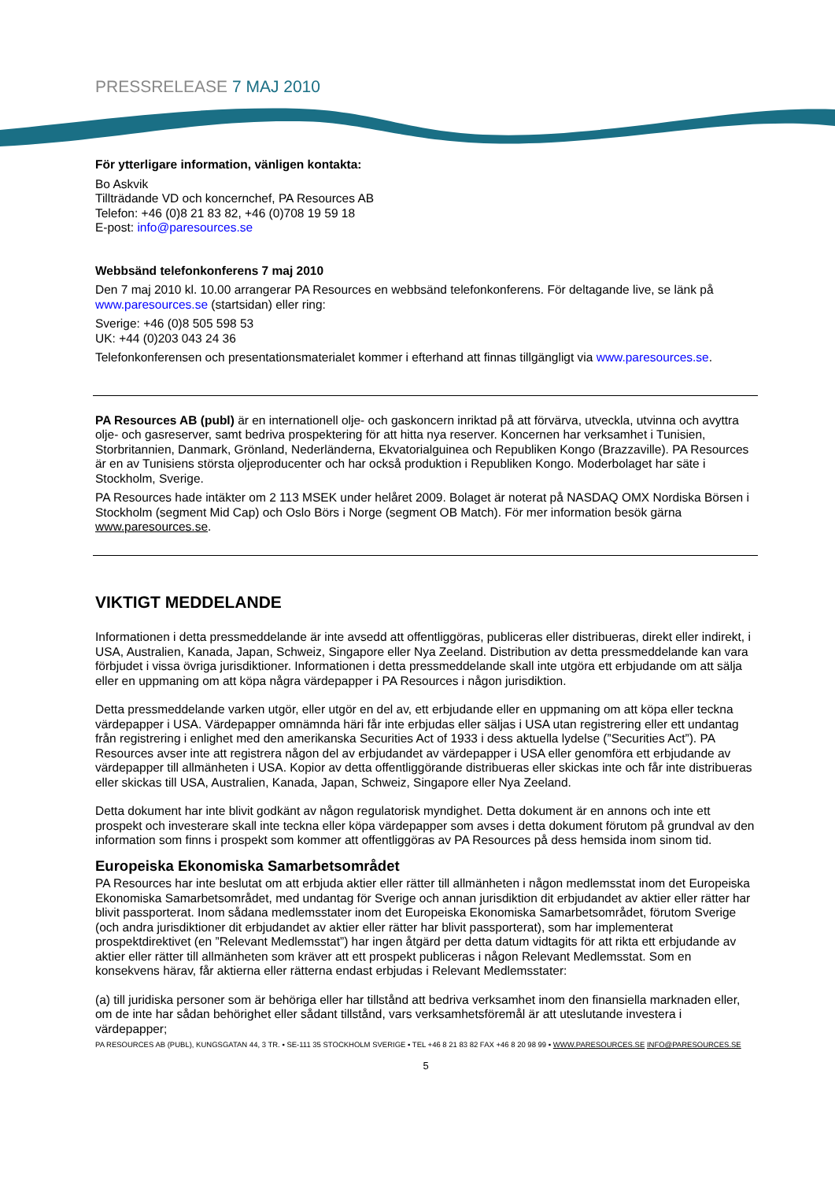PRESSRELEASE 7 MAJ 2010
För ytterligare information, vänligen kontakta:
Bo Askvik
Tillträdande VD och koncernchef, PA Resources AB
Telefon: +46 (0)8 21 83 82, +46 (0)708 19 59 18
E-post: info@paresources.se
Webbsänd telefonkonferens 7 maj 2010
Den 7 maj 2010 kl. 10.00 arrangerar PA Resources en webbsänd telefonkonferens. För deltagande live, se länk på www.paresources.se (startsidan) eller ring:
Sverige: +46 (0)8 505 598 53
UK: +44 (0)203 043 24 36
Telefonkonferensen och presentationsmaterialet kommer i efterhand att finnas tillgängligt via www.paresources.se.
PA Resources AB (publ) är en internationell olje- och gaskoncern inriktad på att förvärva, utveckla, utvinna och avyttra olje- och gasreserver, samt bedriva prospektering för att hitta nya reserver. Koncernen har verksamhet i Tunisien, Storbritannien, Danmark, Grönland, Nederländerna, Ekvatorialguinea och Republiken Kongo (Brazzaville). PA Resources är en av Tunisiens största oljeproducenter och har också produktion i Republiken Kongo. Moderbolaget har säte i Stockholm, Sverige.
PA Resources hade intäkter om 2 113 MSEK under helåret 2009. Bolaget är noterat på NASDAQ OMX Nordiska Börsen i Stockholm (segment Mid Cap) och Oslo Börs i Norge (segment OB Match). För mer information besök gärna www.paresources.se.
VIKTIGT MEDDELANDE
Informationen i detta pressmeddelande är inte avsedd att offentliggöras, publiceras eller distribueras, direkt eller indirekt, i USA, Australien, Kanada, Japan, Schweiz, Singapore eller Nya Zeeland. Distribution av detta pressmeddelande kan vara förbjudet i vissa övriga jurisdiktioner. Informationen i detta pressmeddelande skall inte utgöra ett erbjudande om att sälja eller en uppmaning om att köpa några värdepapper i PA Resources i någon jurisdiktion.
Detta pressmeddelande varken utgör, eller utgör en del av, ett erbjudande eller en uppmaning om att köpa eller teckna värdepapper i USA. Värdepapper omnämnda häri får inte erbjudas eller säljas i USA utan registrering eller ett undantag från registrering i enlighet med den amerikanska Securities Act of 1933 i dess aktuella lydelse (”Securities Act”). PA Resources avser inte att registrera någon del av erbjudandet av värdepapper i USA eller genomföra ett erbjudande av värdepapper till allmänheten i USA. Kopior av detta offentliggörande distribueras eller skickas inte och får inte distribueras eller skickas till USA, Australien, Kanada, Japan, Schweiz, Singapore eller Nya Zeeland.
Detta dokument har inte blivit godkänt av någon regulatorisk myndighet. Detta dokument är en annons och inte ett prospekt och investerare skall inte teckna eller köpa värdepapper som avses i detta dokument förutom på grundval av den information som finns i prospekt som kommer att offentliggöras av PA Resources på dess hemsida inom sinom tid.
Europeiska Ekonomiska Samarbetsområdet
PA Resources har inte beslutat om att erbjuda aktier eller rätter till allmänheten i någon medlemsstat inom det Europeiska Ekonomiska Samarbetsområdet, med undantag för Sverige och annan jurisdiktion dit erbjudandet av aktier eller rätter har blivit passporterat. Inom sådana medlemsstater inom det Europeiska Ekonomiska Samarbetsområdet, förutom Sverige (och andra jurisdiktioner dit erbjudandet av aktier eller rätter har blivit passporterat), som har implementerat prospektdirektivet (en ”Relevant Medlemsstat”) har ingen åtgärd per detta datum vidtagits för att rikta ett erbjudande av aktier eller rätter till allmänheten som kräver att ett prospekt publiceras i någon Relevant Medlemsstat. Som en konsekvens härav, får aktierna eller rätterna endast erbjudas i Relevant Medlemsstater:
(a) till juridiska personer som är behöriga eller har tillstånd att bedriva verksamhet inom den finansiella marknaden eller, om de inte har sådan behörighet eller sådant tillstånd, vars verksamhetsföremål är att uteslutande investera i värdepapper;
PA RESOURCES AB (PUBL), KUNGSGATAN 44, 3 TR. ▪ SE-111 35 STOCKHOLM SVERIGE ▪ TEL +46 8 21 83 82 FAX +46 8 20 98 99 ▪ WWW.PARESOURCES.SE INFO@PARESOURCES.SE
5